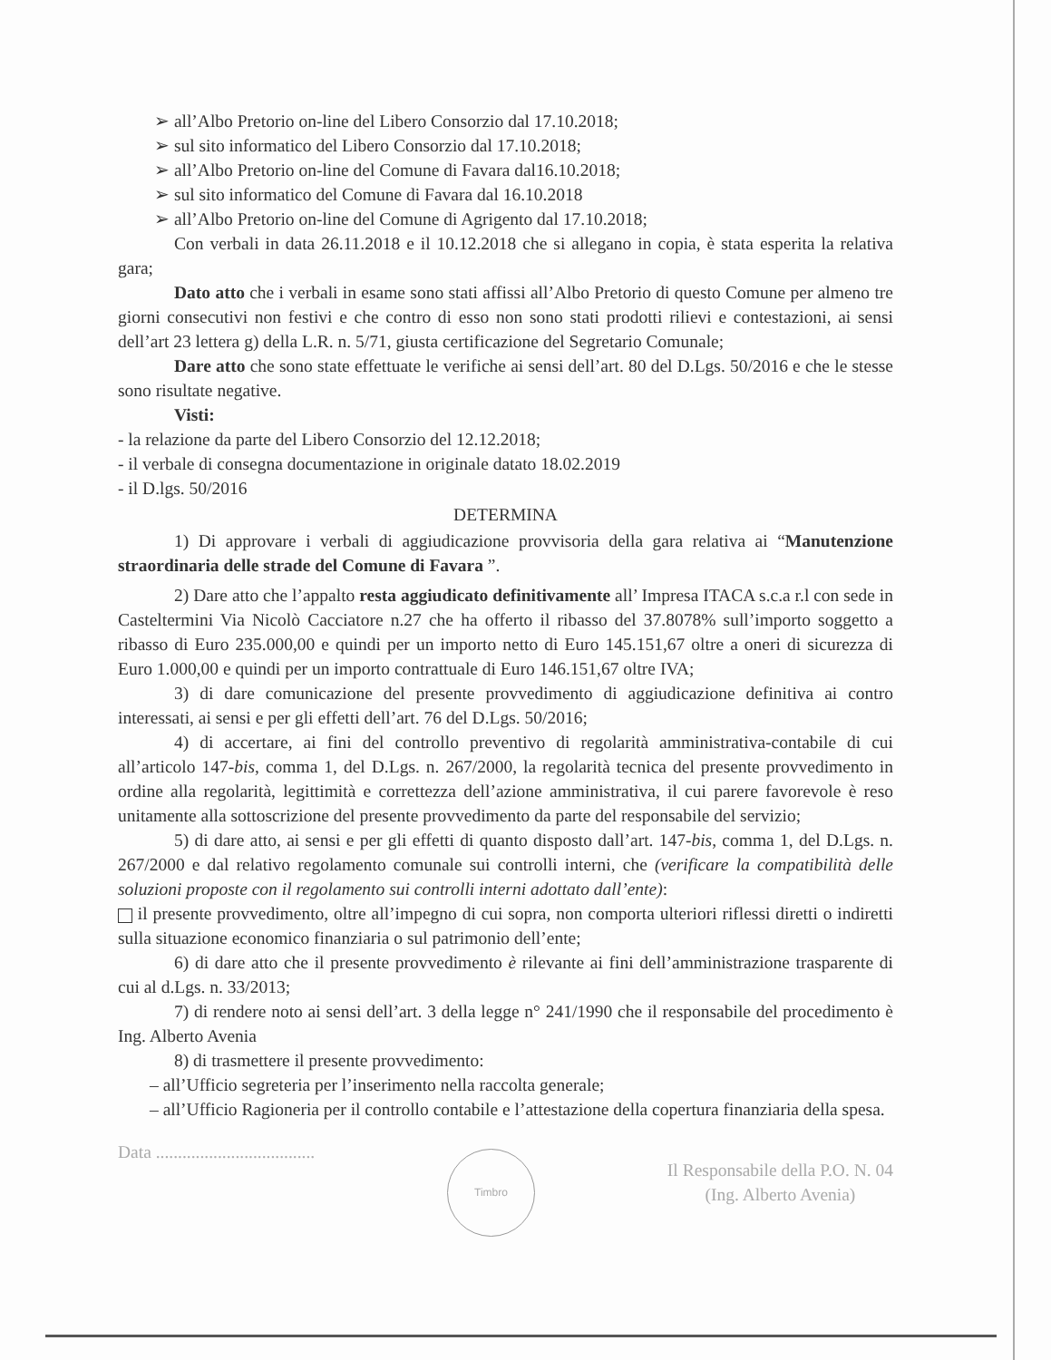➢ all’Albo Pretorio on-line del Libero Consorzio dal 17.10.2018;
➢ sul sito informatico del Libero Consorzio dal 17.10.2018;
➢ all’Albo Pretorio on-line del Comune di Favara dal16.10.2018;
➢ sul sito informatico del Comune di Favara dal 16.10.2018
➢ all’Albo Pretorio on-line del Comune di Agrigento dal 17.10.2018;
Con verbali in data 26.11.2018 e il 10.12.2018 che si allegano in copia, è stata esperita la relativa gara;
Dato atto che i verbali in esame sono stati affissi all’Albo Pretorio di questo Comune per almeno tre giorni consecutivi non festivi e che contro di esso non sono stati prodotti rilievi e contestazioni, ai sensi dell’art 23 lettera g) della L.R. n. 5/71, giusta certificazione del Segretario Comunale;
Dare atto che sono state effettuate le verifiche ai sensi dell’art. 80 del D.Lgs. 50/2016 e che le stesse sono risultate negative.
Visti:
- la relazione da parte del Libero Consorzio del 12.12.2018;
- il verbale di consegna documentazione in originale datato 18.02.2019
- il D.lgs. 50/2016
DETERMINA
1) Di approvare i verbali di aggiudicazione provvisoria della gara relativa ai “Manutenzione straordinaria delle strade del Comune di Favara ”.
2) Dare atto che l’appalto resta aggiudicato definitivamente all’ Impresa ITACA s.c.a r.l con sede in Casteltermini Via Nicolò Cacciatore n.27 che ha offerto il ribasso del 37.8078% sull’importo soggetto a ribasso di Euro 235.000,00 e quindi per un importo netto di Euro 145.151,67 oltre a oneri di sicurezza di Euro 1.000,00 e quindi per un importo contrattuale di Euro 146.151,67 oltre IVA;
3) di dare comunicazione del presente provvedimento di aggiudicazione definitiva ai contro interessati, ai sensi e per gli effetti dell’art. 76 del D.Lgs. 50/2016;
4) di accertare, ai fini del controllo preventivo di regolarità amministrativa-contabile di cui all’articolo 147-bis, comma 1, del D.Lgs. n. 267/2000, la regolarità tecnica del presente provvedimento in ordine alla regolarità, legittimità e correttezza dell’azione amministrativa, il cui parere favorevole è reso unitamente alla sottoscrizione del presente provvedimento da parte del responsabile del servizio;
5) di dare atto, ai sensi e per gli effetti di quanto disposto dall’art. 147-bis, comma 1, del D.Lgs. n. 267/2000 e dal relativo regolamento comunale sui controlli interni, che (verificare la compatibilità delle soluzioni proposte con il regolamento sui controlli interni adottato dall’ente):
il presente provvedimento, oltre all’impegno di cui sopra, non comporta ulteriori riflessi diretti o indiretti sulla situazione economico finanziaria o sul patrimonio dell’ente;
6) di dare atto che il presente provvedimento è rilevante ai fini dell’amministrazione trasparente di cui al d.Lgs. n. 33/2013;
7) di rendere noto ai sensi dell’art. 3 della legge n° 241/1990 che il responsabile del procedimento è Ing. Alberto Avenia
8) di trasmettere il presente provvedimento:
– all’Ufficio segreteria per l’inserimento nella raccolta generale;
– all’Ufficio Ragioneria per il controllo contabile e l’attestazione della copertura finanziaria della spesa.
Data ....................................
Timbro
Il Responsabile della P.O. N. 04
(Ing. Alberto Avenia)